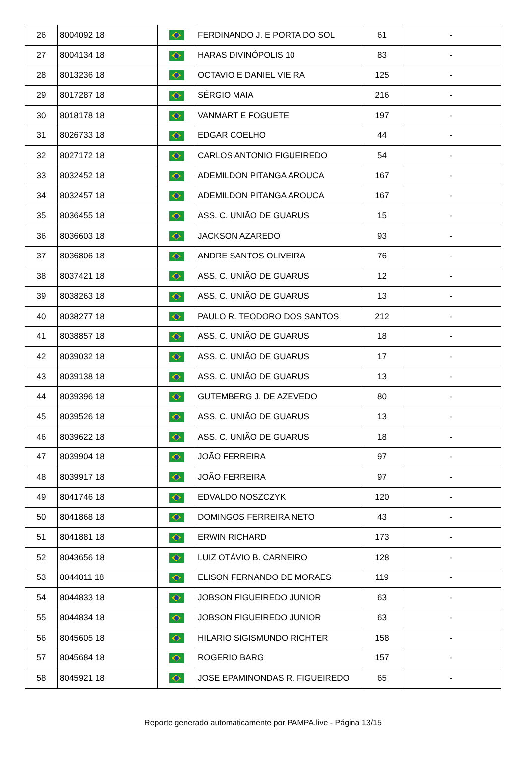| 26 | 8004092 18 | | FERDINANDO J. E PORTA DO SOL | 61 | - |
| 27 | 8004134 18 | | HARAS DIVINÓPOLIS 10 | 83 | - |
| 28 | 8013236 18 | | OCTAVIO E DANIEL VIEIRA | 125 | - |
| 29 | 8017287 18 | | SÉRGIO MAIA | 216 | - |
| 30 | 8018178 18 | | VANMART E FOGUETE | 197 | - |
| 31 | 8026733 18 | | EDGAR COELHO | 44 | - |
| 32 | 8027172 18 | | CARLOS ANTONIO FIGUEIREDO | 54 | - |
| 33 | 8032452 18 | | ADEMILDON PITANGA AROUCA | 167 | - |
| 34 | 8032457 18 | | ADEMILDON PITANGA AROUCA | 167 | - |
| 35 | 8036455 18 | | ASS. C. UNIÃO DE GUARUS | 15 | - |
| 36 | 8036603 18 | | JACKSON AZAREDO | 93 | - |
| 37 | 8036806 18 | | ANDRE SANTOS OLIVEIRA | 76 | - |
| 38 | 8037421 18 | | ASS. C. UNIÃO DE GUARUS | 12 | - |
| 39 | 8038263 18 | | ASS. C. UNIÃO DE GUARUS | 13 | - |
| 40 | 8038277 18 | | PAULO R. TEODORO DOS SANTOS | 212 | - |
| 41 | 8038857 18 | | ASS. C. UNIÃO DE GUARUS | 18 | - |
| 42 | 8039032 18 | | ASS. C. UNIÃO DE GUARUS | 17 | - |
| 43 | 8039138 18 | | ASS. C. UNIÃO DE GUARUS | 13 | - |
| 44 | 8039396 18 | | GUTEMBERG J. DE AZEVEDO | 80 | - |
| 45 | 8039526 18 | | ASS. C. UNIÃO DE GUARUS | 13 | - |
| 46 | 8039622 18 | | ASS. C. UNIÃO DE GUARUS | 18 | - |
| 47 | 8039904 18 | | JOÃO FERREIRA | 97 | - |
| 48 | 8039917 18 | | JOÃO FERREIRA | 97 | - |
| 49 | 8041746 18 | | EDVALDO NOSZCZYK | 120 | - |
| 50 | 8041868 18 | | DOMINGOS FERREIRA NETO | 43 | - |
| 51 | 8041881 18 | | ERWIN RICHARD | 173 | - |
| 52 | 8043656 18 | | LUIZ OTÁVIO B. CARNEIRO | 128 | - |
| 53 | 8044811 18 | | ELISON FERNANDO DE MORAES | 119 | - |
| 54 | 8044833 18 | | JOBSON FIGUEIREDO JUNIOR | 63 | - |
| 55 | 8044834 18 | | JOBSON FIGUEIREDO JUNIOR | 63 | - |
| 56 | 8045605 18 | | HILARIO SIGISMUNDO RICHTER | 158 | - |
| 57 | 8045684 18 | | ROGERIO BARG | 157 | - |
| 58 | 8045921 18 | | JOSE EPAMINONDAS R. FIGUEIREDO | 65 | - |
Reporte generado automaticamente por PAMPA.live - Página 13/15